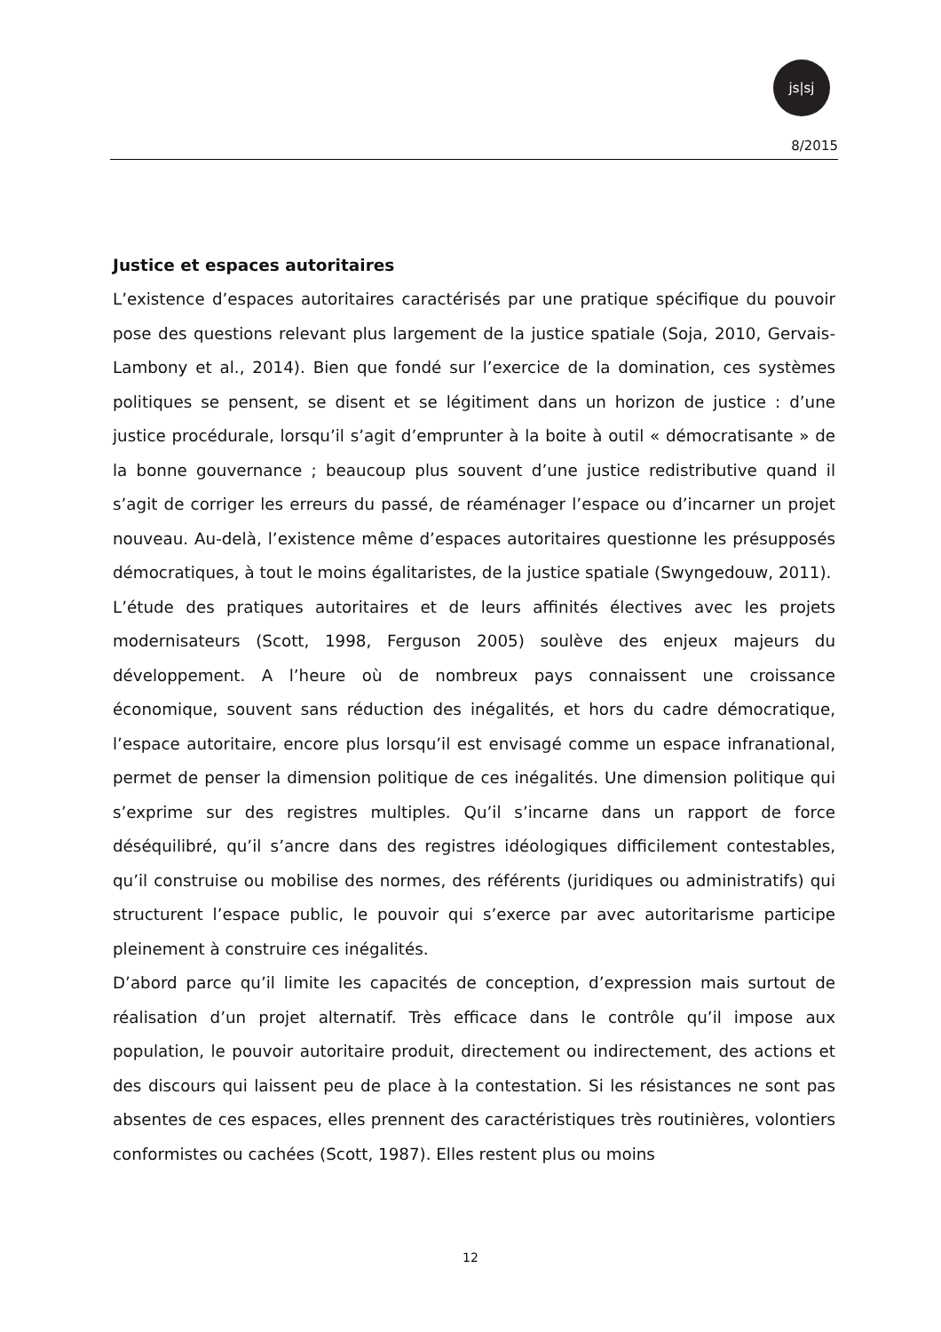js|sj
8/2015
Justice et espaces autoritaires
L’existence d’espaces autoritaires caractérisés par une pratique spécifique du pouvoir pose des questions relevant plus largement de la justice spatiale (Soja, 2010, Gervais-Lambony et al., 2014). Bien que fondé sur l’exercice de la domination, ces systèmes politiques se pensent, se disent et se légitiment dans un horizon de justice : d’une justice procédurale, lorsqu’il s’agit d’emprunter à la boite à outil « démocratisante » de la bonne gouvernance ; beaucoup plus souvent d’une justice redistributive quand il s’agit de corriger les erreurs du passé, de réaménager l’espace ou d’incarner un projet nouveau. Au-delà, l’existence même d’espaces autoritaires questionne les présupposés démocratiques, à tout le moins égalitaristes, de la justice spatiale (Swyngedouw, 2011).
L’étude des pratiques autoritaires et de leurs affinités électives avec les projets modernisateurs (Scott, 1998, Ferguson 2005) soulève des enjeux majeurs du développement. A l’heure où de nombreux pays connaissent une croissance économique, souvent sans réduction des inégalités, et hors du cadre démocratique, l’espace autoritaire, encore plus lorsqu’il est envisagé comme un espace infranational, permet de penser la dimension politique de ces inégalités. Une dimension politique qui s’exprime sur des registres multiples. Qu’il s’incarne dans un rapport de force déséquilibré, qu’il s’ancre dans des registres idéologiques difficilement contestables, qu’il construise ou mobilise des normes, des référents (juridiques ou administratifs) qui structurent l’espace public, le pouvoir qui s’exerce par avec autoritarisme participe pleinement à construire ces inégalités.
D’abord parce qu’il limite les capacités de conception, d’expression mais surtout de réalisation d’un projet alternatif. Très efficace dans le contrôle qu’il impose aux population, le pouvoir autoritaire produit, directement ou indirectement, des actions et des discours qui laissent peu de place à la contestation. Si les résistances ne sont pas absentes de ces espaces, elles prennent des caractéristiques très routinières, volontiers conformistes ou cachées (Scott, 1987). Elles restent plus ou moins
12